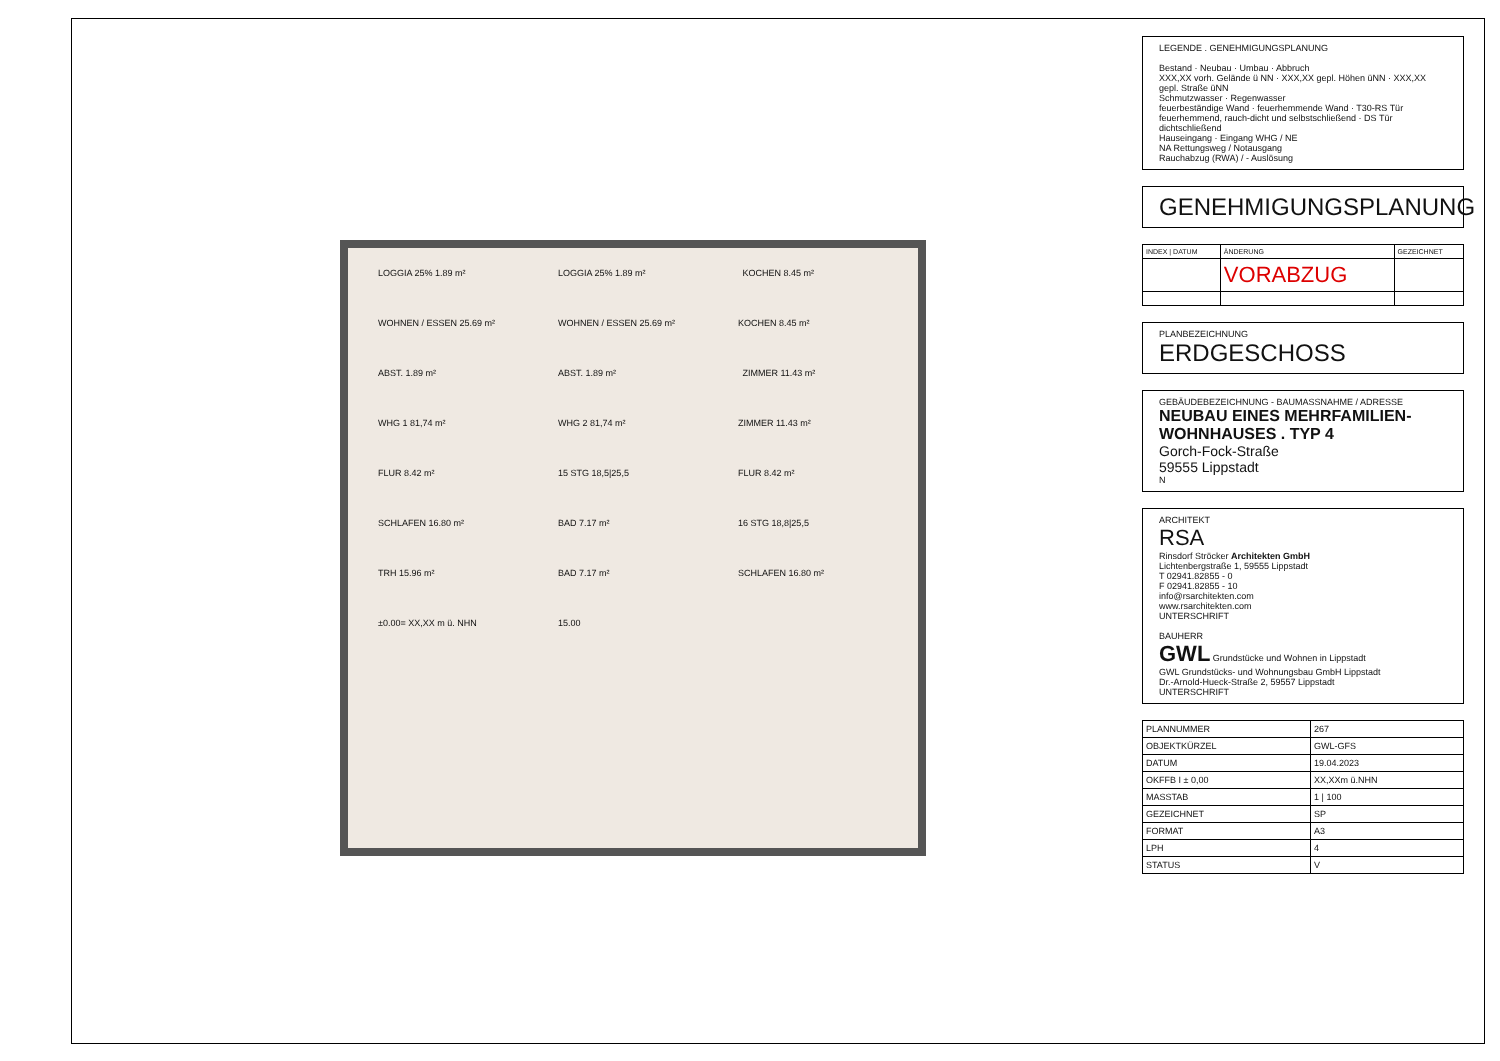LOGGIA 25% 1.89 m² LOGGIA 25% 1.89 m² KOCHEN 8.45 m²
WOHNEN / ESSEN 25.69 m²
WOHNEN / ESSEN 25.69 m²
KOCHEN 8.45 m² ABST. 1.89 m² ABST. 1.89 m² ZIMMER 11.43 m² WHG 1 81,74 m² WHG 2 81,74 m² ZIMMER 11.43 m² FLUR 8.42 m² 15 STG 18,5|25,5 FLUR 8.42 m² SCHLAFEN 16.80 m² BAD 7.17 m² 16 STG 18,8|25,5 TRH 15.96 m² BAD 7.17 m² SCHLAFEN 16.80 m² ±0.00= XX,XX m ü. NHN 15.00
LEGENDE . GENEHMIGUNGSPLANUNG
Bestand · Neubau · Umbau · Abbruch
XXX,XX vorh. Gelände ü NN · XXX,XX gepl. Höhen üNN · XXX,XX gepl. Straße üNN
Schmutzwasser · Regenwasser
feuerbeständige Wand · feuerhemmende Wand · T30-RS Tür feuerhemmend, rauch-dicht und selbstschließend · DS Tür dichtschließend
Hauseingang · Eingang WHG / NE
NA Rettungsweg / Notausgang
Rauchabzug (RWA) / - Auslösung
GENEHMIGUNGSPLANUNG
| INDEX / DATUM | ÄNDERUNG | GEZEICHNET |
| --- | --- | --- |
| | VORABZUG | |
PLANBEZEICHNUNG
ERDGESCHOSS
GEBÄUDEBEZEICHNUNG - BAUMASSNAHME / ADRESSE
NEUBAU EINES MEHRFAMILIEN-WOHNHAUSES . TYP 4
Gorch-Fock-Straße
59555 Lippstadt
N
ARCHITEKT
RSA
Rinsdorf Ströcker Architekten GmbH
Lichtenbergstraße 1, 59555 Lippstadt
T 02941.82855 - 0
F 02941.82855 - 10
info@rsarchitekten.com
www.rsarchitekten.com
UNTERSCHRIFT
BAUHERR
GWL Grundstücke und Wohnen in Lippstadt
GWL Grundstücks- und Wohnungsbau GmbH Lippstadt
Dr.-Arnold-Hueck-Straße 2, 59557 Lippstadt
UNTERSCHRIFT
| PLANNUMMER | 267 |
| OBJEKTKÜRZEL | GWL-GFS |
| DATUM | 19.04.2023 |
| OKFFB I ± 0,00 | XX,XXm ü.NHN |
| MASSTAB | 1 / 100 |
| GEZEICHNET | SP |
| FORMAT | A3 |
| LPH | 4 |
| STATUS | V |